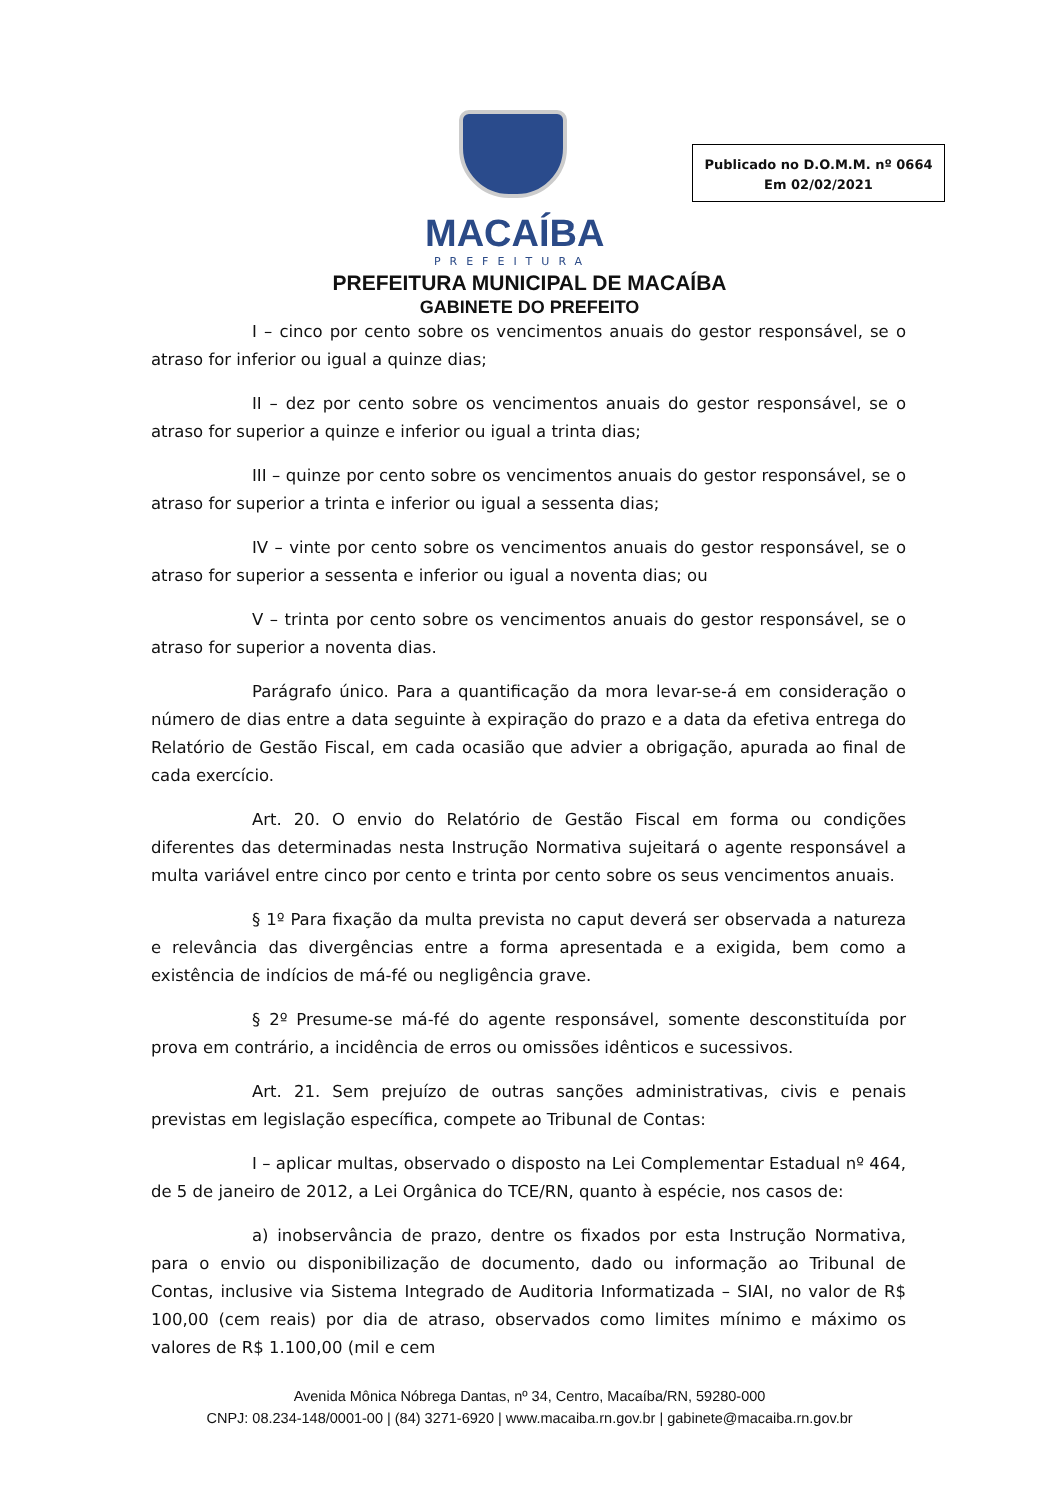MACAÍBA
PREFEITURA
Publicado no D.O.M.M. nº 0664
Em 02/02/2021
PREFEITURA MUNICIPAL DE MACAÍBA
GABINETE DO PREFEITO
I – cinco por cento sobre os vencimentos anuais do gestor responsável, se o atraso for inferior ou igual a quinze dias;
II – dez por cento sobre os vencimentos anuais do gestor responsável, se o atraso for superior a quinze e inferior ou igual a trinta dias;
III – quinze por cento sobre os vencimentos anuais do gestor responsável, se o atraso for superior a trinta e inferior ou igual a sessenta dias;
IV – vinte por cento sobre os vencimentos anuais do gestor responsável, se o atraso for superior a sessenta e inferior ou igual a noventa dias; ou
V – trinta por cento sobre os vencimentos anuais do gestor responsável, se o atraso for superior a noventa dias.
Parágrafo único. Para a quantificação da mora levar-se-á em consideração o número de dias entre a data seguinte à expiração do prazo e a data da efetiva entrega do Relatório de Gestão Fiscal, em cada ocasião que advier a obrigação, apurada ao final de cada exercício.
Art. 20. O envio do Relatório de Gestão Fiscal em forma ou condições diferentes das determinadas nesta Instrução Normativa sujeitará o agente responsável a multa variável entre cinco por cento e trinta por cento sobre os seus vencimentos anuais.
§ 1º Para fixação da multa prevista no caput deverá ser observada a natureza e relevância das divergências entre a forma apresentada e a exigida, bem como a existência de indícios de má-fé ou negligência grave.
§ 2º Presume-se má-fé do agente responsável, somente desconstituída por prova em contrário, a incidência de erros ou omissões idênticos e sucessivos.
Art. 21. Sem prejuízo de outras sanções administrativas, civis e penais previstas em legislação específica, compete ao Tribunal de Contas:
I – aplicar multas, observado o disposto na Lei Complementar Estadual nº 464, de 5 de janeiro de 2012, a Lei Orgânica do TCE/RN, quanto à espécie, nos casos de:
a) inobservância de prazo, dentre os fixados por esta Instrução Normativa, para o envio ou disponibilização de documento, dado ou informação ao Tribunal de Contas, inclusive via Sistema Integrado de Auditoria Informatizada – SIAI, no valor de R$ 100,00 (cem reais) por dia de atraso, observados como limites mínimo e máximo os valores de R$ 1.100,00 (mil e cem
Avenida Mônica Nóbrega Dantas, nº 34, Centro, Macaíba/RN, 59280-000
CNPJ: 08.234-148/0001-00 | (84) 3271-6920 | www.macaiba.rn.gov.br | gabinete@macaiba.rn.gov.br